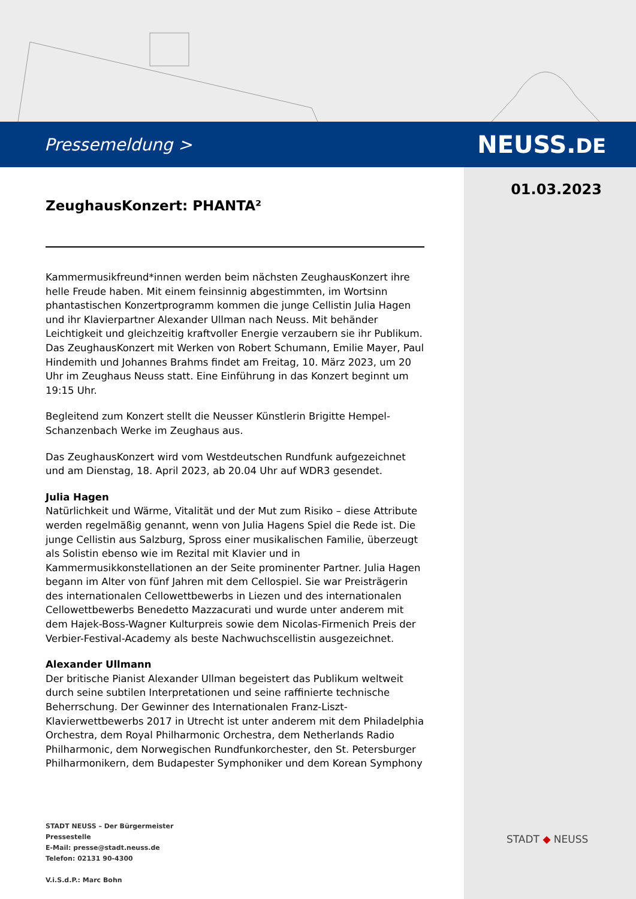Pressemeldung > NEUSS.DE
01.03.2023
ZeughausKonzert: PHANTA²
Kammermusikfreund*innen werden beim nächsten ZeughausKonzert ihre helle Freude haben. Mit einem feinsinnig abgestimmten, im Wortsinn phantastischen Konzertprogramm kommen die junge Cellistin Julia Hagen und ihr Klavierpartner Alexander Ullman nach Neuss. Mit behänder Leichtigkeit und gleichzeitig kraftvoller Energie verzaubern sie ihr Publikum. Das ZeughausKonzert mit Werken von Robert Schumann, Emilie Mayer, Paul Hindemith und Johannes Brahms findet am Freitag, 10. März 2023, um 20 Uhr im Zeughaus Neuss statt. Eine Einführung in das Konzert beginnt um 19:15 Uhr.
Begleitend zum Konzert stellt die Neusser Künstlerin Brigitte Hempel-Schanzenbach Werke im Zeughaus aus.
Das ZeughausKonzert wird vom Westdeutschen Rundfunk aufgezeichnet und am Dienstag, 18. April 2023, ab 20.04 Uhr auf WDR3 gesendet.
Julia Hagen
Natürlichkeit und Wärme, Vitalität und der Mut zum Risiko – diese Attribute werden regelmäßig genannt, wenn von Julia Hagens Spiel die Rede ist. Die junge Cellistin aus Salzburg, Spross einer musikalischen Familie, überzeugt als Solistin ebenso wie im Rezital mit Klavier und in Kammermusikkonstellationen an der Seite prominenter Partner. Julia Hagen begann im Alter von fünf Jahren mit dem Cellospiel. Sie war Preisträgerin des internationalen Cellowettbewerbs in Liezen und des internationalen Cellowettbewerbs Benedetto Mazzacurati und wurde unter anderem mit dem Hajek-Boss-Wagner Kulturpreis sowie dem Nicolas-Firmenich Preis der Verbier-Festival-Academy als beste Nachwuchscellistin ausgezeichnet.
Alexander Ullmann
Der britische Pianist Alexander Ullman begeistert das Publikum weltweit durch seine subtilen Interpretationen und seine raffinierte technische Beherrschung. Der Gewinner des Internationalen Franz-Liszt-Klavierwettbewerbs 2017 in Utrecht ist unter anderem mit dem Philadelphia Orchestra, dem Royal Philharmonic Orchestra, dem Netherlands Radio Philharmonic, dem Norwegischen Rundfunkorchester, den St. Petersburger Philharmonikern, dem Budapester Symphoniker und dem Korean Symphony
STADT NEUSS – Der Bürgermeister
Pressestelle
E-Mail: presse@stadt.neuss.de
Telefon: 02131 90-4300
V.i.S.d.P.: Marc Bohn
STADT ◆ NEUSS